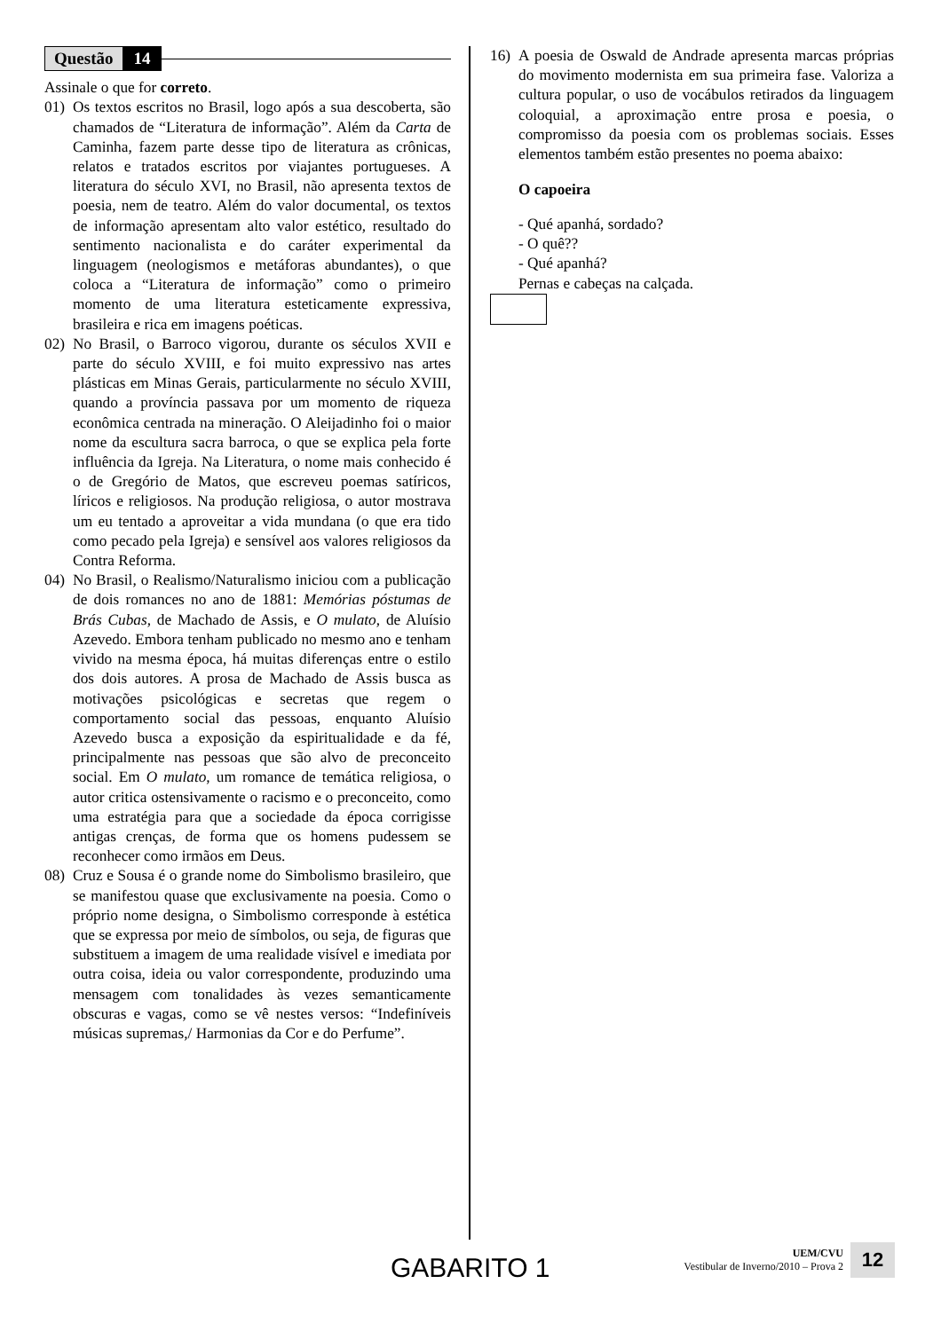Questão 14
Assinale o que for correto.
01) Os textos escritos no Brasil, logo após a sua descoberta, são chamados de “Literatura de informação”. Além da Carta de Caminha, fazem parte desse tipo de literatura as crônicas, relatos e tratados escritos por viajantes portugueses. A literatura do século XVI, no Brasil, não apresenta textos de poesia, nem de teatro. Além do valor documental, os textos de informação apresentam alto valor estético, resultado do sentimento nacionalista e do caráter experimental da linguagem (neologismos e metáforas abundantes), o que coloca a “Literatura de informação” como o primeiro momento de uma literatura esteticamente expressiva, brasileira e rica em imagens poéticas.
02) No Brasil, o Barroco vigorou, durante os séculos XVII e parte do século XVIII, e foi muito expressivo nas artes plásticas em Minas Gerais, particularmente no século XVIII, quando a província passava por um momento de riqueza econômica centrada na mineração. O Aleijadinho foi o maior nome da escultura sacra barroca, o que se explica pela forte influência da Igreja. Na Literatura, o nome mais conhecido é o de Gregório de Matos, que escreveu poemas satíricos, líricos e religiosos. Na produção religiosa, o autor mostrava um eu tentado a aproveitar a vida mundana (o que era tido como pecado pela Igreja) e sensível aos valores religiosos da Contra Reforma.
04) No Brasil, o Realismo/Naturalismo iniciou com a publicação de dois romances no ano de 1881: Memórias póstumas de Brás Cubas, de Machado de Assis, e O mulato, de Aluísio Azevedo. Embora tenham publicado no mesmo ano e tenham vivido na mesma época, há muitas diferenças entre o estilo dos dois autores. A prosa de Machado de Assis busca as motivações psicológicas e secretas que regem o comportamento social das pessoas, enquanto Aluísio Azevedo busca a exposição da espiritualidade e da fé, principalmente nas pessoas que são alvo de preconceito social. Em O mulato, um romance de temática religiosa, o autor critica ostensivamente o racismo e o preconceito, como uma estratégia para que a sociedade da época corrigisse antigas crenças, de forma que os homens pudessem se reconhecer como irmãos em Deus.
08) Cruz e Sousa é o grande nome do Simbolismo brasileiro, que se manifestou quase que exclusivamente na poesia. Como o próprio nome designa, o Simbolismo corresponde à estética que se expressa por meio de símbolos, ou seja, de figuras que substituem a imagem de uma realidade visível e imediata por outra coisa, ideia ou valor correspondente, produzindo uma mensagem com tonalidades às vezes semanticamente obscuras e vagas, como se vê nestes versos: “Indefiníveis músicas supremas,/ Harmonias da Cor e do Perfume”.
16) A poesia de Oswald de Andrade apresenta marcas próprias do movimento modernista em sua primeira fase. Valoriza a cultura popular, o uso de vocábulos retirados da linguagem coloquial, a aproximação entre prosa e poesia, o compromisso da poesia com os problemas sociais. Esses elementos também estão presentes no poema abaixo:
O capoeira
- Qué apanhá, sordado?
- O quê??
- Qué apanhá?
Pernas e cabeças na calçada.
GABARITO 1
UEM/CVU
Vestibular de Inverno/2010 – Prova 2
12